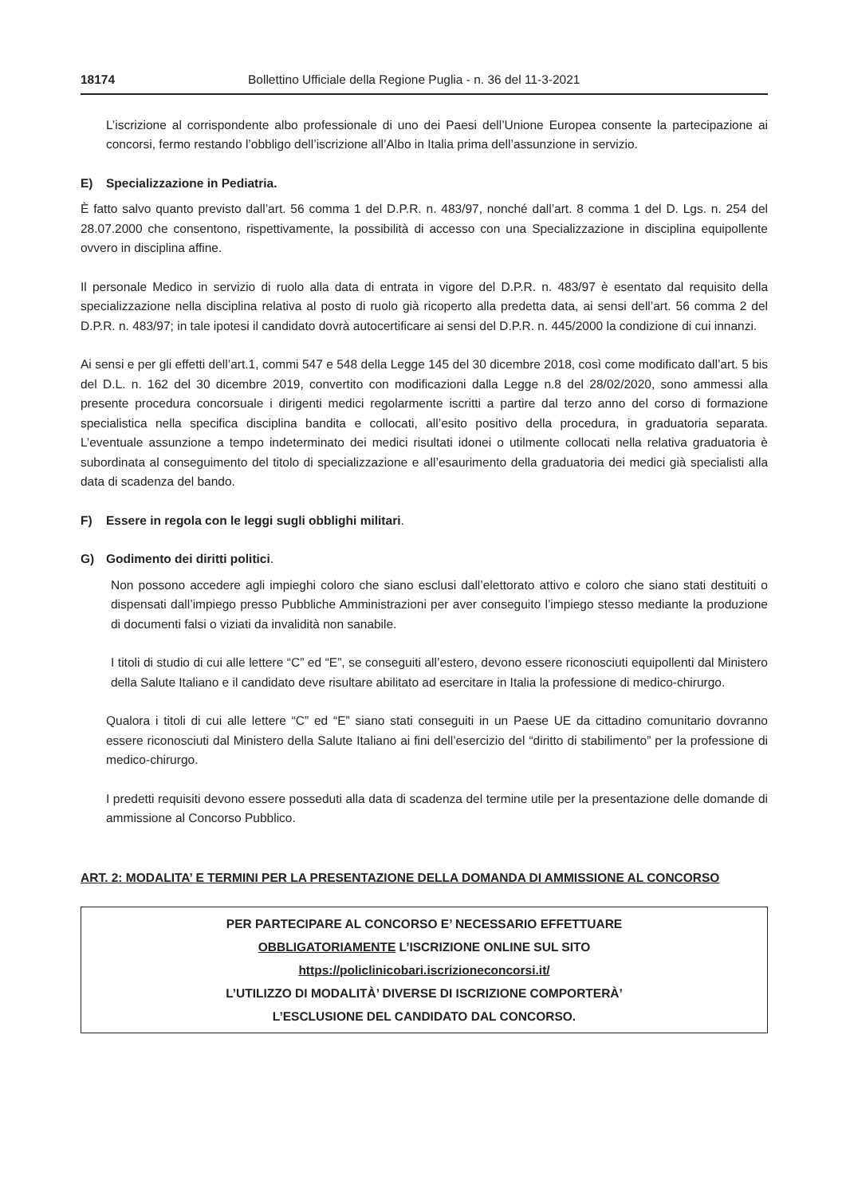18174 Bollettino Ufficiale della Regione Puglia - n. 36 del 11-3-2021
L’iscrizione al corrispondente albo professionale di uno dei Paesi dell’Unione Europea consente la partecipazione ai concorsi, fermo restando l’obbligo dell’iscrizione all’Albo in Italia prima dell’assunzione in servizio.
E) Specializzazione in Pediatria.
È fatto salvo quanto previsto dall’art. 56 comma 1 del D.P.R. n. 483/97, nonché dall’art. 8 comma 1 del D. Lgs. n. 254 del 28.07.2000 che consentono, rispettivamente, la possibilità di accesso con una Specializzazione in disciplina equipollente ovvero in disciplina affine.
Il personale Medico in servizio di ruolo alla data di entrata in vigore del D.P.R. n. 483/97 è esentato dal requisito della specializzazione nella disciplina relativa al posto di ruolo già ricoperto alla predetta data, ai sensi dell’art. 56 comma 2 del D.P.R. n. 483/97; in tale ipotesi il candidato dovrà autocertificare ai sensi del D.P.R. n. 445/2000 la condizione di cui innanzi.
Ai sensi e per gli effetti dell’art.1, commi 547 e 548 della Legge 145 del 30 dicembre 2018, così come modificato dall’art. 5 bis del D.L. n. 162 del 30 dicembre 2019, convertito con modificazioni dalla Legge n.8 del 28/02/2020, sono ammessi alla presente procedura concorsuale i dirigenti medici regolarmente iscritti a partire dal terzo anno del corso di formazione specialistica nella specifica disciplina bandita e collocati, all’esito positivo della procedura, in graduatoria separata. L’eventuale assunzione a tempo indeterminato dei medici risultati idonei o utilmente collocati nella relativa graduatoria è subordinata al conseguimento del titolo di specializzazione e all’esaurimento della graduatoria dei medici già specialisti alla data di scadenza del bando.
F) Essere in regola con le leggi sugli obblighi militari.
G) Godimento dei diritti politici.
Non possono accedere agli impieghi coloro che siano esclusi dall’elettorato attivo e coloro che siano stati destituiti o dispensati dall’impiego presso Pubbliche Amministrazioni per aver conseguito l’impiego stesso mediante la produzione di documenti falsi o viziati da invalidità non sanabile.
I titoli di studio di cui alle lettere “C” ed “E”, se conseguiti all’estero, devono essere riconosciuti equipollenti dal Ministero della Salute Italiano e il candidato deve risultare abilitato ad esercitare in Italia la professione di medico-chirurgo.
Qualora i titoli di cui alle lettere “C” ed “E” siano stati conseguiti in un Paese UE da cittadino comunitario dovranno essere riconosciuti dal Ministero della Salute Italiano ai fini dell’esercizio del “diritto di stabilimento” per la professione di medico-chirurgo.
I predetti requisiti devono essere posseduti alla data di scadenza del termine utile per la presentazione delle domande di ammissione al Concorso Pubblico.
ART. 2: MODALITA’ E TERMINI PER LA PRESENTAZIONE DELLA DOMANDA DI AMMISSIONE AL CONCORSO
PER PARTECIPARE AL CONCORSO E’ NECESSARIO EFFETTUARE
OBBLIGATORIAMENTE L’ISCRIZIONE ONLINE SUL SITO
https://policlinicobari.iscrizioneconcorsi.it/
L’UTILIZZO DI MODALITÀ’ DIVERSE DI ISCRIZIONE COMPORTERÀ’
L’ESCLUSIONE DEL CANDIDATO DAL CONCORSO.